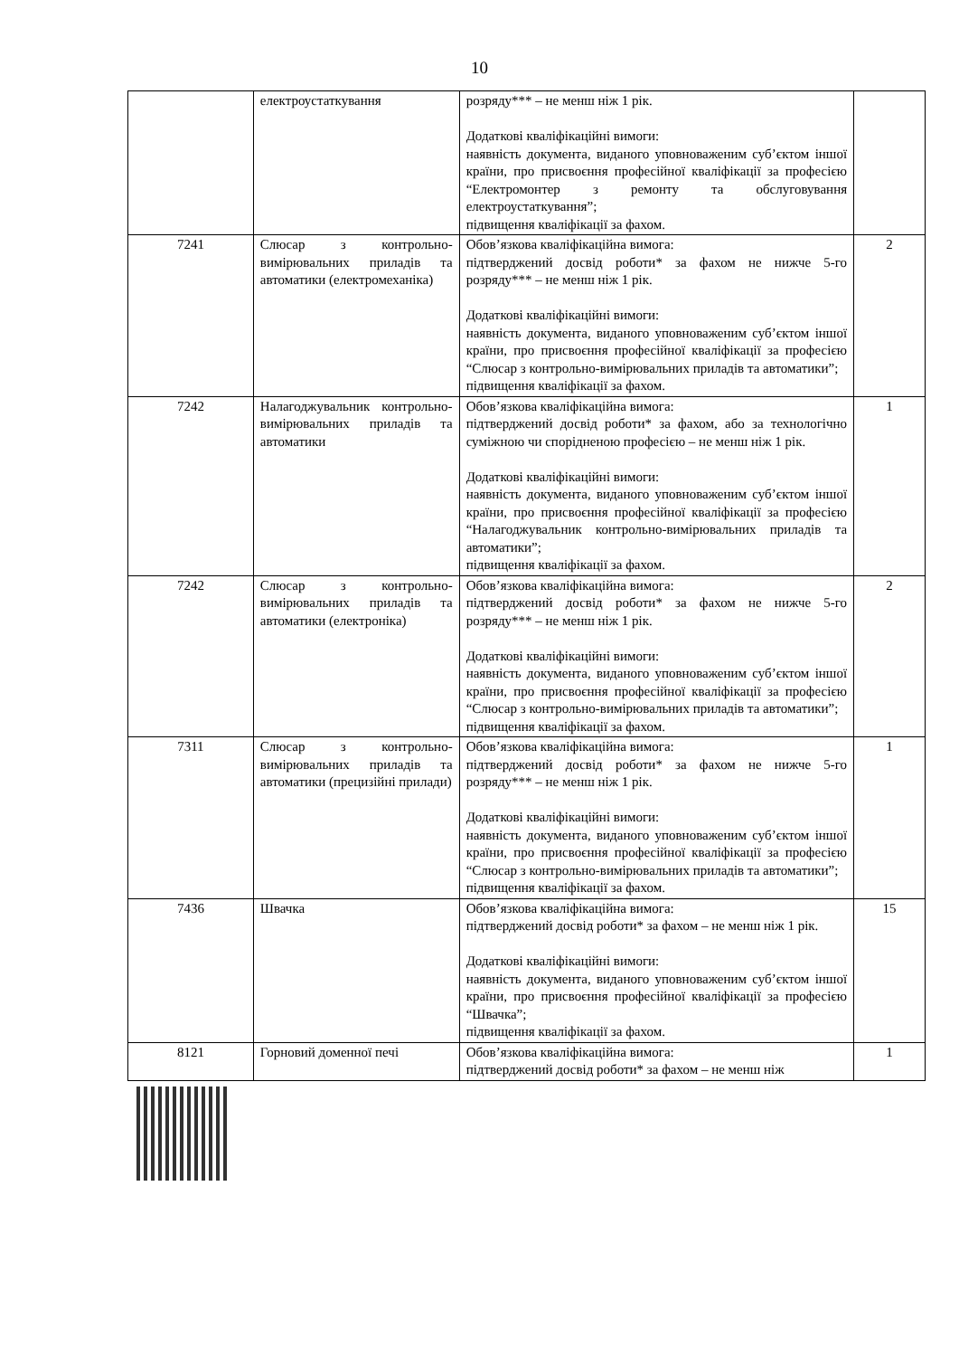10
| | електроустаткування | розряду*** – не менш ніж 1 рік. Додаткові кваліфікаційні вимоги: наявність документа, виданого уповноваженим суб’єктом іншої країни, про присвоєння професійної кваліфікації за професією “Електромонтер з ремонту та обслуговування електроустаткування”; підвищення кваліфікації за фахом. | |
| 7241 | Слюсар з контрольно-вимірювальних приладів та автоматики (електромеханіка) | Обов’язкова кваліфікаційна вимога: підтверджений досвід роботи* за фахом не нижче 5-го розряду*** – не менш ніж 1 рік. Додаткові кваліфікаційні вимоги: наявність документа, виданого уповноваженим суб’єктом іншої країни, про присвоєння професійної кваліфікації за професією “Слюсар з контрольно-вимірювальних приладів та автоматики”; підвищення кваліфікації за фахом. | 2 |
| 7242 | Налагоджувальник контрольно-вимірювальних приладів та автоматики | Обов’язкова кваліфікаційна вимога: підтверджений досвід роботи* за фахом, або за технологічно суміжною чи спорідненою професією – не менш ніж 1 рік. Додаткові кваліфікаційні вимоги: наявність документа, виданого уповноваженим суб’єктом іншої країни, про присвоєння професійної кваліфікації за професією “Налагоджувальник контрольно-вимірювальних приладів та автоматики”; підвищення кваліфікації за фахом. | 1 |
| 7242 | Слюсар з контрольно-вимірювальних приладів та автоматики (електроніка) | Обов’язкова кваліфікаційна вимога: підтверджений досвід роботи* за фахом не нижче 5-го розряду*** – не менш ніж 1 рік. Додаткові кваліфікаційні вимоги: наявність документа, виданого уповноваженим суб’єктом іншої країни, про присвоєння професійної кваліфікації за професією “Слюсар з контрольно-вимірювальних приладів та автоматики”; підвищення кваліфікації за фахом. | 2 |
| 7311 | Слюсар з контрольно-вимірювальних приладів та автоматики (прецизійні прилади) | Обов’язкова кваліфікаційна вимога: підтверджений досвід роботи* за фахом не нижче 5-го розряду*** – не менш ніж 1 рік. Додаткові кваліфікаційні вимоги: наявність документа, виданого уповноваженим суб’єктом іншої країни, про присвоєння професійної кваліфікації за професією “Слюсар з контрольно-вимірювальних приладів та автоматики”; підвищення кваліфікації за фахом. | 1 |
| 7436 | Швачка | Обов’язкова кваліфікаційна вимога: підтверджений досвід роботи* за фахом – не менш ніж 1 рік. Додаткові кваліфікаційні вимоги: наявність документа, виданого уповноваженим суб’єктом іншої країни, про присвоєння професійної кваліфікації за професією “Швачка”; підвищення кваліфікації за фахом. | 15 |
| 8121 | Горновий доменної печі | Обов’язкова кваліфікаційна вимога: підтверджений досвід роботи* за фахом – не менш ніж | 1 |